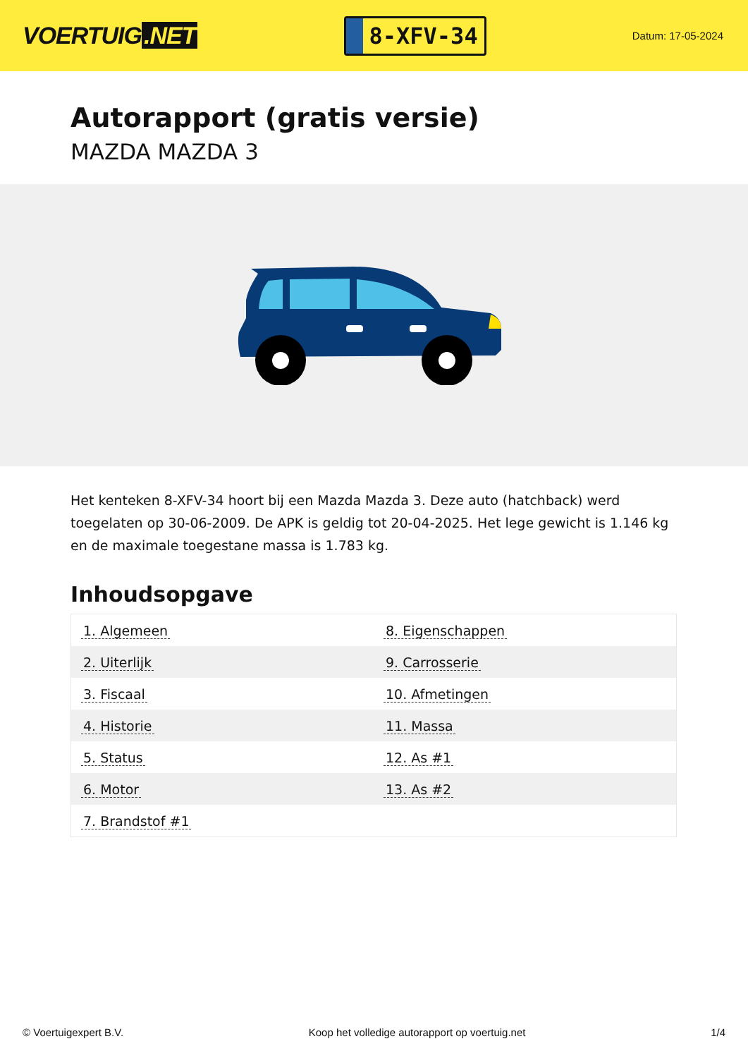VOERTUIG.NET
8-XFV-34
Datum: 17-05-2024
Autorapport (gratis versie)
MAZDA MAZDA 3
Het kenteken 8-XFV-34 hoort bij een Mazda Mazda 3. Deze auto (hatchback) werd toegelaten op 30-06-2009. De APK is geldig tot 20-04-2025. Het lege gewicht is 1.146 kg en de maximale toegestane massa is 1.783 kg.
Inhoudsopgave
| 1. Algemeen | 8. Eigenschappen |
| 2. Uiterlijk | 9. Carrosserie |
| 3. Fiscaal | 10. Afmetingen |
| 4. Historie | 11. Massa |
| 5. Status | 12. As #1 |
| 6. Motor | 13. As #2 |
| 7. Brandstof #1 | |
© Voertuigexpert B.V. Koop het volledige autorapport op voertuig.net
1/4